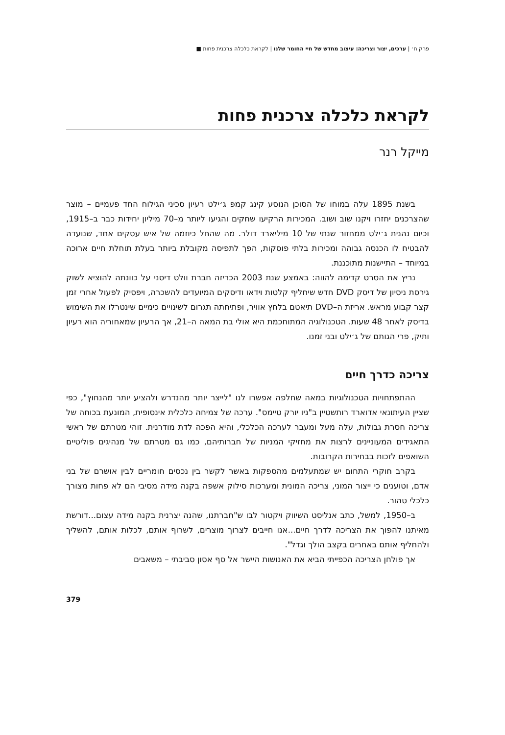פרק ח׳ | ערכים, יצור וצריכה: עיצוב מחדש של חיי החומר שלנו | לקראת כלכלה צרכנית פחות ■
לקראת כלכלה צרכנית פחות
מייקל רנר
בשנת 1895 עלה במוחו של הסוכן הנוסע קינג קמפ ג׳ילט רעיון סכיני הגילוח החד פעמיים – מוצר שהצרכנים יחזרו ויקנו שוב ושוב. המכירות הרקיעו שחקים והגיעו ליותר מ–70 מיליון יחידות כבר ב–1915, וכיום נהנית ג׳ילט ממחזור שנתי של 10 מיליארד דולר. מה שהחל כיוזמה של איש עסקים אחד, שנועדה להבטיח לו הכנסה גבוהה ומכירות בלתי פוסקות, הפך לתפיסה מקובלת ביותר בעלת תוחלת חיים ארוכה במיוחד – התיישנות מתוכננת.
נריץ את הסרט קדימה להווה: באמצע שנת 2003 הכריזה חברת וולט דיסני על כוונתה להוציא לשוק גירסת ניסיון של דיסק DVD חדש שיחליף קלטות וידאו ודיסקים המיועדים להשכרה, ויפסיק לפעול אחרי זמן קצר קבוע מראש. אריזת ה–DVD תיאטם בלחץ אוויר, ופתיחתה תגרום לשינויים כימיים שינטרלו את השימוש בדיסק לאחר 48 שעות. הטכנולוגיה המתוחכמת היא אולי בת המאה ה–21, אך הרעיון שמאחוריה הוא רעיון ותיק, פרי הגותם של ג׳ילט ובני זמנו.
צריכה כדרך חיים
ההתפתחויות הטכנולוגיות במאה שחלפה אפשרו לנו "לייצר יותר מהנדרש ולהציע יותר מהנחוץ", כפי שציין העיתונאי אדוארד רותשטיין ב"ניו יורק טיימס". ערכה של צמיחה כלכלית אינסופית, המונעת בכוחה של צריכה חסרת גבולות, עלה מעל ומעבר לערכה הכלכלי, והיא הפכה לדת מודרנית. זוהי מטרתם של ראשי התאגידים המעוניינים לרצות את מחזיקי המניות של חברותיהם, כמו גם מטרתם של מנהיגים פוליטיים השואפים לזכות בבחירות הקרובות.
בקרב חוקרי התחום יש שמתעלמים מהספקות באשר לקשר בין נכסים חומריים לבין אושרם של בני אדם, וטוענים כי ייצור המוני, צריכה המונית ומערכות סילוק אשפה בקנה מידה מסיבי הם לא פחות מצורך כלכלי טהור.
ב–1950, למשל, כתב אנליסט השיווק ויקטור לבו ש"חברתנו, שהנה יצרנית בקנה מידה עצום...דורשת מאיתנו להפוך את הצריכה לדרך חיים...אנו חייבים לצרוך מוצרים, לשרוף אותם, לכלות אותם, להשליך ולהחליף אותם באחרים בקצב הולך וגדל".
אך פולחן הצריכה הכפייתי הביא את האנושות היישר אל סף אסון סביבתי – משאבים
379